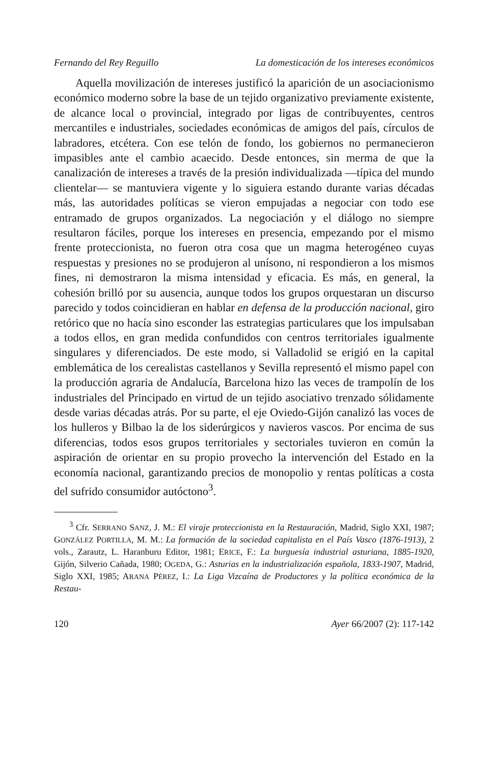Fernando del Rey Reguillo La domesticación de los intereses económicos
Aquella movilización de intereses justificó la aparición de un asociacionismo económico moderno sobre la base de un tejido organizativo previamente existente, de alcance local o provincial, integrado por ligas de contribuyentes, centros mercantiles e industriales, sociedades económicas de amigos del país, círculos de labradores, etcétera. Con ese telón de fondo, los gobiernos no permanecieron impasibles ante el cambio acaecido. Desde entonces, sin merma de que la canalización de intereses a través de la presión individualizada —típica del mundo clientelar— se mantuviera vigente y lo siguiera estando durante varias décadas más, las autoridades políticas se vieron empujadas a negociar con todo ese entramado de grupos organizados. La negociación y el diálogo no siempre resultaron fáciles, porque los intereses en presencia, empezando por el mismo frente proteccionista, no fueron otra cosa que un magma heterogéneo cuyas respuestas y presiones no se produjeron al unísono, ni respondieron a los mismos fines, ni demostraron la misma intensidad y eficacia. Es más, en general, la cohesión brilló por su ausencia, aunque todos los grupos orquestaran un discurso parecido y todos coincidieran en hablar en defensa de la producción nacional, giro retórico que no hacía sino esconder las estrategias particulares que los impulsaban a todos ellos, en gran medida confundidos con centros territoriales igualmente singulares y diferenciados. De este modo, si Valladolid se erigió en la capital emblemática de los cerealistas castellanos y Sevilla representó el mismo papel con la producción agraria de Andalucía, Barcelona hizo las veces de trampolín de los industriales del Principado en virtud de un tejido asociativo trenzado sólidamente desde varias décadas atrás. Por su parte, el eje Oviedo-Gijón canalizó las voces de los hulleros y Bilbao la de los siderúrgicos y navieros vascos. Por encima de sus diferencias, todos esos grupos territoriales y sectoriales tuvieron en común la aspiración de orientar en su propio provecho la intervención del Estado en la economía nacional, garantizando precios de monopolio y rentas políticas a costa del sufrido consumidor autóctono<sup>3</sup>.
<sup>3</sup> Cfr. SERRANO SANZ, J. M.: El viraje proteccionista en la Restauración, Madrid, Siglo XXI, 1987; GONZÁLEZ PORTILLA, M. M.: La formación de la sociedad capitalista en el País Vasco (1876-1913), 2 vols., Zarautz, L. Haranburu Editor, 1981; ERICE, F.: La burguesía industrial asturiana, 1885-1920, Gijón, Silverio Cañada, 1980; OGEDA, G.: Asturias en la industrialización española, 1833-1907, Madrid, Siglo XXI, 1985; ARANA PÉREZ, I.: La Liga Vizcaína de Productores y la política económica de la Restau-
120 Ayer 66/2007 (2): 117-142